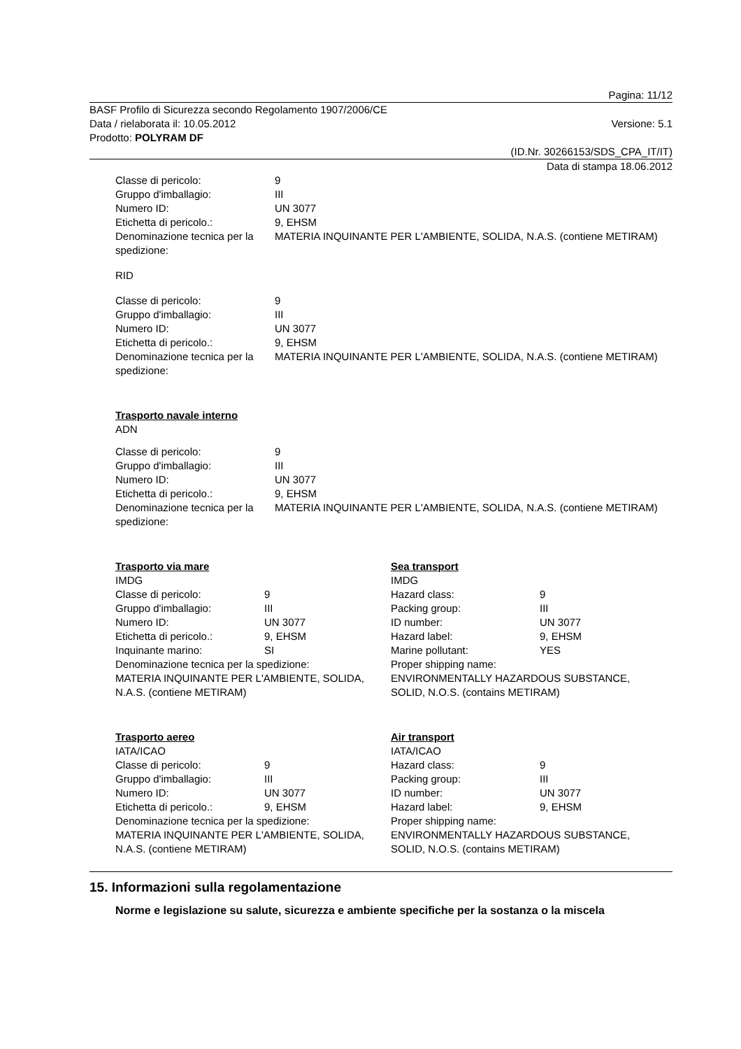Pagina: 11/12
BASF Profilo di Sicurezza secondo Regolamento 1907/2006/CE
Data / rielaborata il: 10.05.2012 Versione: 5.1
Prodotto: POLYRAM DF
(ID.Nr. 30266153/SDS_CPA_IT/IT)
Data di stampa 18.06.2012
| Classe di pericolo: | 9 |
| Gruppo d'imballagio: | III |
| Numero ID: | UN 3077 |
| Etichetta di pericolo.: | 9, EHSM |
| Denominazione tecnica per la spedizione: | MATERIA INQUINANTE PER L'AMBIENTE, SOLIDA, N.A.S. (contiene METIRAM) |
RID
| Classe di pericolo: | 9 |
| Gruppo d'imballagio: | III |
| Numero ID: | UN 3077 |
| Etichetta di pericolo.: | 9, EHSM |
| Denominazione tecnica per la spedizione: | MATERIA INQUINANTE PER L'AMBIENTE, SOLIDA, N.A.S. (contiene METIRAM) |
Trasporto navale interno
ADN
| Classe di pericolo: | 9 |
| Gruppo d'imballagio: | III |
| Numero ID: | UN 3077 |
| Etichetta di pericolo.: | 9, EHSM |
| Denominazione tecnica per la spedizione: | MATERIA INQUINANTE PER L'AMBIENTE, SOLIDA, N.A.S. (contiene METIRAM) |
Trasporto via mare
IMDG
| Classe di pericolo: | 9 |
| Gruppo d'imballagio: | III |
| Numero ID: | UN 3077 |
| Etichetta di pericolo.: | 9, EHSM |
| Inquinante marino: | SI |
Denominazione tecnica per la spedizione:
MATERIA INQUINANTE PER L'AMBIENTE, SOLIDA, N.A.S. (contiene METIRAM)
Sea transport
IMDG
| Hazard class: | 9 |
| Packing group: | III |
| ID number: | UN 3077 |
| Hazard label: | 9, EHSM |
| Marine pollutant: | YES |
Proper shipping name:
ENVIRONMENTALLY HAZARDOUS SUBSTANCE, SOLID, N.O.S. (contains METIRAM)
Trasporto aereo
IATA/ICAO
| Classe di pericolo: | 9 |
| Gruppo d'imballagio: | III |
| Numero ID: | UN 3077 |
| Etichetta di pericolo.: | 9, EHSM |
Denominazione tecnica per la spedizione:
MATERIA INQUINANTE PER L'AMBIENTE, SOLIDA, N.A.S. (contiene METIRAM)
Air transport
IATA/ICAO
| Hazard class: | 9 |
| Packing group: | III |
| ID number: | UN 3077 |
| Hazard label: | 9, EHSM |
Proper shipping name:
ENVIRONMENTALLY HAZARDOUS SUBSTANCE, SOLID, N.O.S. (contains METIRAM)
15. Informazioni sulla regolamentazione
Norme e legislazione su salute, sicurezza e ambiente specifiche per la sostanza o la miscela